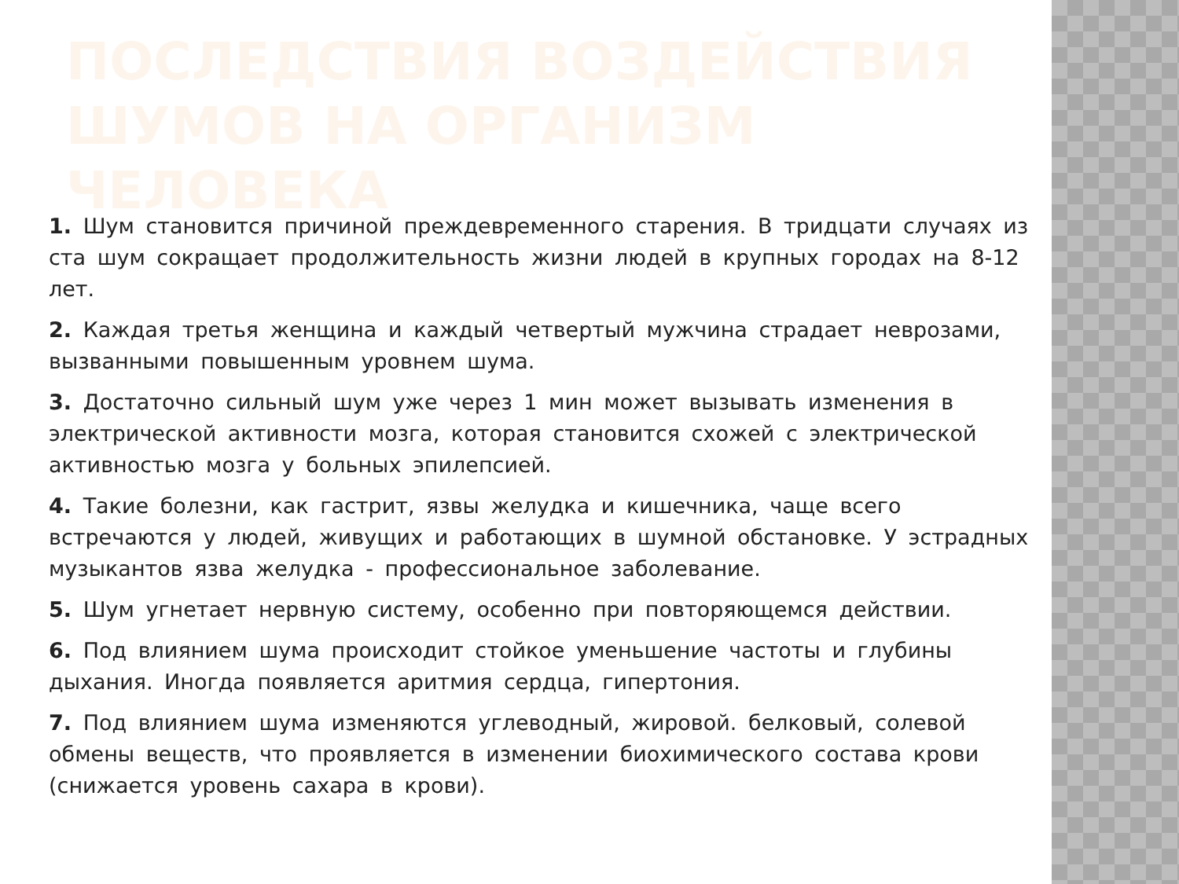ПОСЛЕДСТВИЯ ВОЗДЕЙСТВИЯ ШУМОВ НА ОРГАНИЗМ ЧЕЛОВЕКА
1. Шум становится причиной преждевременного старения. В тридцати случаях из ста шум сокращает продолжительность жизни людей в крупных городах на 8-12 лет.
2. Каждая третья женщина и каждый четвертый мужчина страдает неврозами, вызванными повышенным уровнем шума.
3. Достаточно сильный шум уже через 1 мин может вызывать изменения в электрической активности мозга, которая становится схожей с электрической активностью мозга у больных эпилепсией.
4. Такие болезни, как гастрит, язвы желудка и кишечника, чаще всего встречаются у людей, живущих и работающих в шумной обстановке. У эстрадных музыкантов язва желудка - профессиональное заболевание.
5. Шум угнетает нервную систему, особенно при повторяющемся действии.
6. Под влиянием шума происходит стойкое уменьшение частоты и глубины дыхания. Иногда появляется аритмия сердца, гипертония.
7. Под влиянием шума изменяются углеводный, жировой. белковый, солевой обмены веществ, что проявляется в изменении биохимического состава крови (снижается уровень сахара в крови).